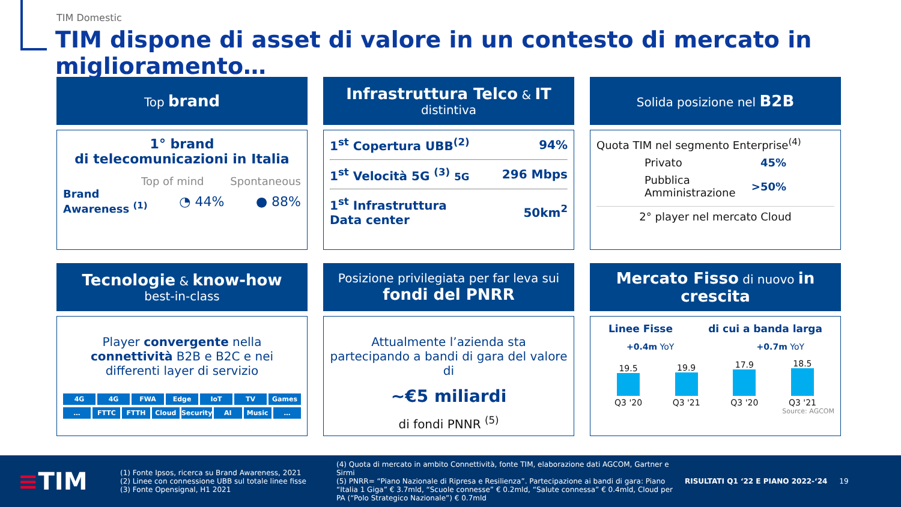TIM Domestic
TIM dispone di asset di valore in un contesto di mercato in miglioramento…
Top brand
1° brand
di telecomunicazioni in Italia
Top of mind Spontaneous
Brand
Awareness <sup>(1)</sup> ◔ 44% ● 88%
Infrastruttura Telco & IT
distintiva
1<sup>st</sup> Copertura UBB<sup>(2)</sup> 94%
1<sup>st</sup> Velocità 5G <sup>(3)</sup> 5G 296 Mbps
1<sup>st</sup> Infrastruttura
Data center 50km<sup>2</sup>
Solida posizione nel B2B
Quota TIM nel segmento Enterprise<sup>(4)</sup>
Privato 45%
Pubblica
Amministrazione >50%
2° player nel mercato Cloud
Tecnologie & know-how
best-in-class
Player convergente nella connettività B2B e B2C e nei differenti layer di servizio
4G 4G FWA Edge IoT TV Games
… FTTC FTTH Cloud Security AI Music …
Posizione privilegiata per far leva sui
fondi del PNRR
Attualmente l’azienda sta partecipando a bandi di gara del valore di
~€5 miliardi
di fondi PNNR <sup>(5)</sup>
Mercato Fisso di nuovo in crescita
Linee Fisse di cui a banda larga
+0.4m YoY +0.7m YoY
19.5
Q3 '20 19.9
Q3 '21 17.9
Q3 '20 18.5
Q3 '21
Source: AGCOM
≡TIM
(1) Fonte Ipsos, ricerca su Brand Awareness, 2021
(2) Linee con connessione UBB sul totale linee fisse
(3) Fonte Opensignal, H1 2021
(4) Quota di mercato in ambito Connettività, fonte TIM, elaborazione dati AGCOM, Gartner e Sirmi
(5) PNRR= “Piano Nazionale di Ripresa e Resilienza”. Partecipazione ai bandi di gara: Piano “Italia 1 Giga” € 3.7mld, “Scuole connesse” € 0.2mld, “Salute connessa” € 0.4mld, Cloud per PA (“Polo Strategico Nazionale”) € 0.7mld
RISULTATI Q1 ‘22 E PIANO 2022-‘24 19